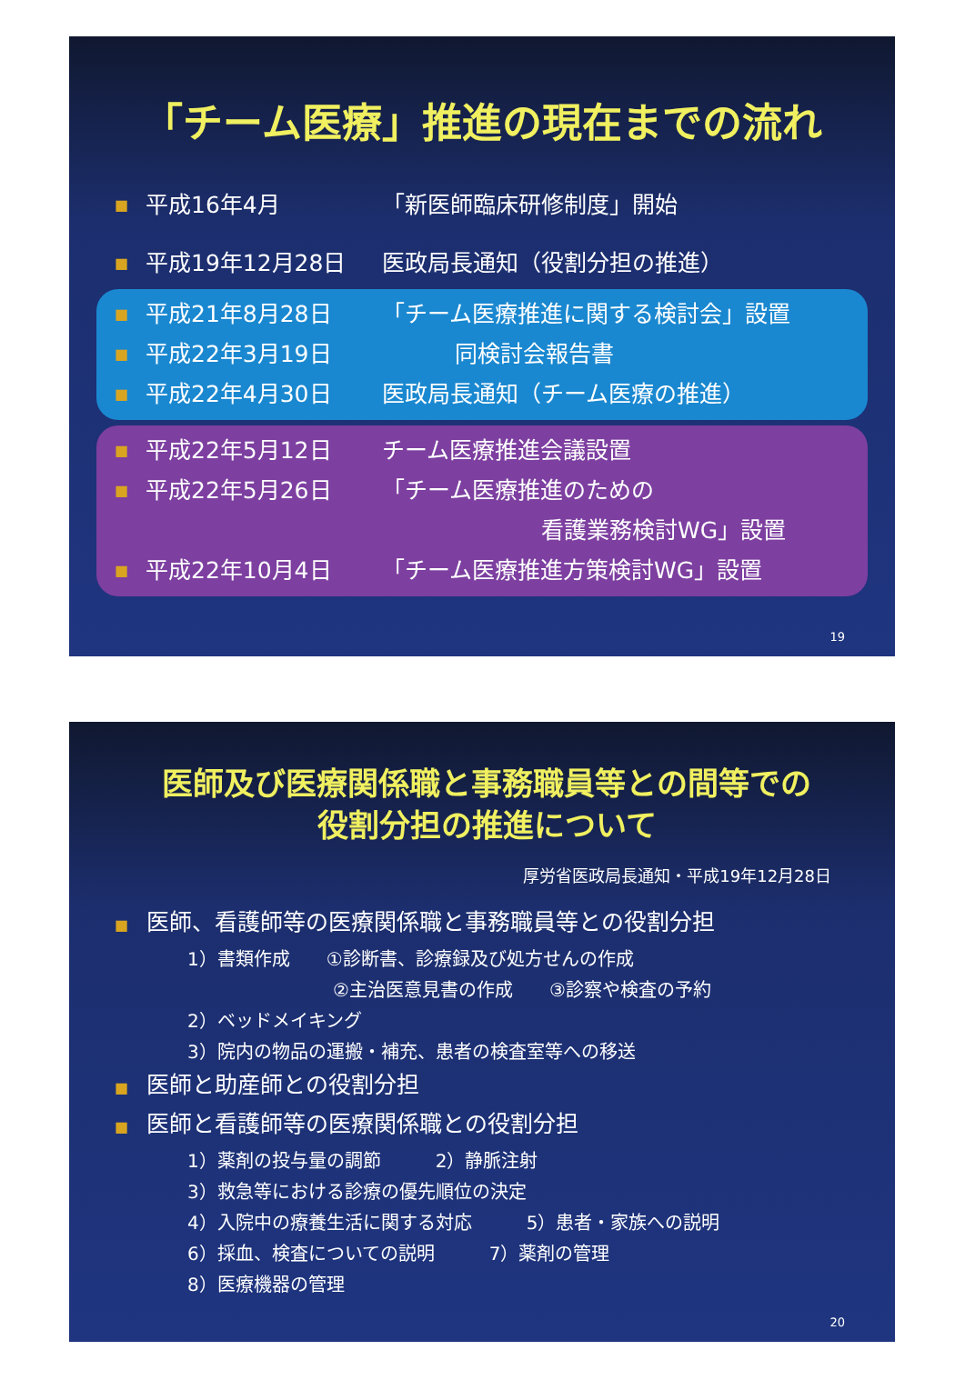「チーム医療」推進の現在までの流れ
■ 平成16年4月 「新医師臨床研修制度」開始
■ 平成19年12月28日 医政局長通知（役割分担の推進）
■ 平成21年8月28日 「チーム医療推進に関する検討会」設置
■ 平成22年3月19日 同検討会報告書
■ 平成22年4月30日 医政局長通知（チーム医療の推進）
■ 平成22年5月12日 チーム医療推進会議設置
■ 平成22年5月26日 「チーム医療推進のための
　　　　　　　看護業務検討WG」設置
■ 平成22年10月4日 「チーム医療推進方策検討WG」設置
19
医師及び医療関係職と事務職員等との間等での
役割分担の推進について
厚労省医政局長通知・平成19年12月28日
■ 医師、看護師等の医療関係職と事務職員等との役割分担
1）書類作成　　①診断書、診療録及び処方せんの作成
　　　　　　　　②主治医意見書の作成　　③診察や検査の予約
2）ベッドメイキング
3）院内の物品の運搬・補充、患者の検査室等への移送
■ 医師と助産師との役割分担
■ 医師と看護師等の医療関係職との役割分担
1）薬剤の投与量の調節　　　2）静脈注射
3）救急等における診療の優先順位の決定
4）入院中の療養生活に関する対応　　　5）患者・家族への説明
6）採血、検査についての説明　　　7）薬剤の管理
8）医療機器の管理
20